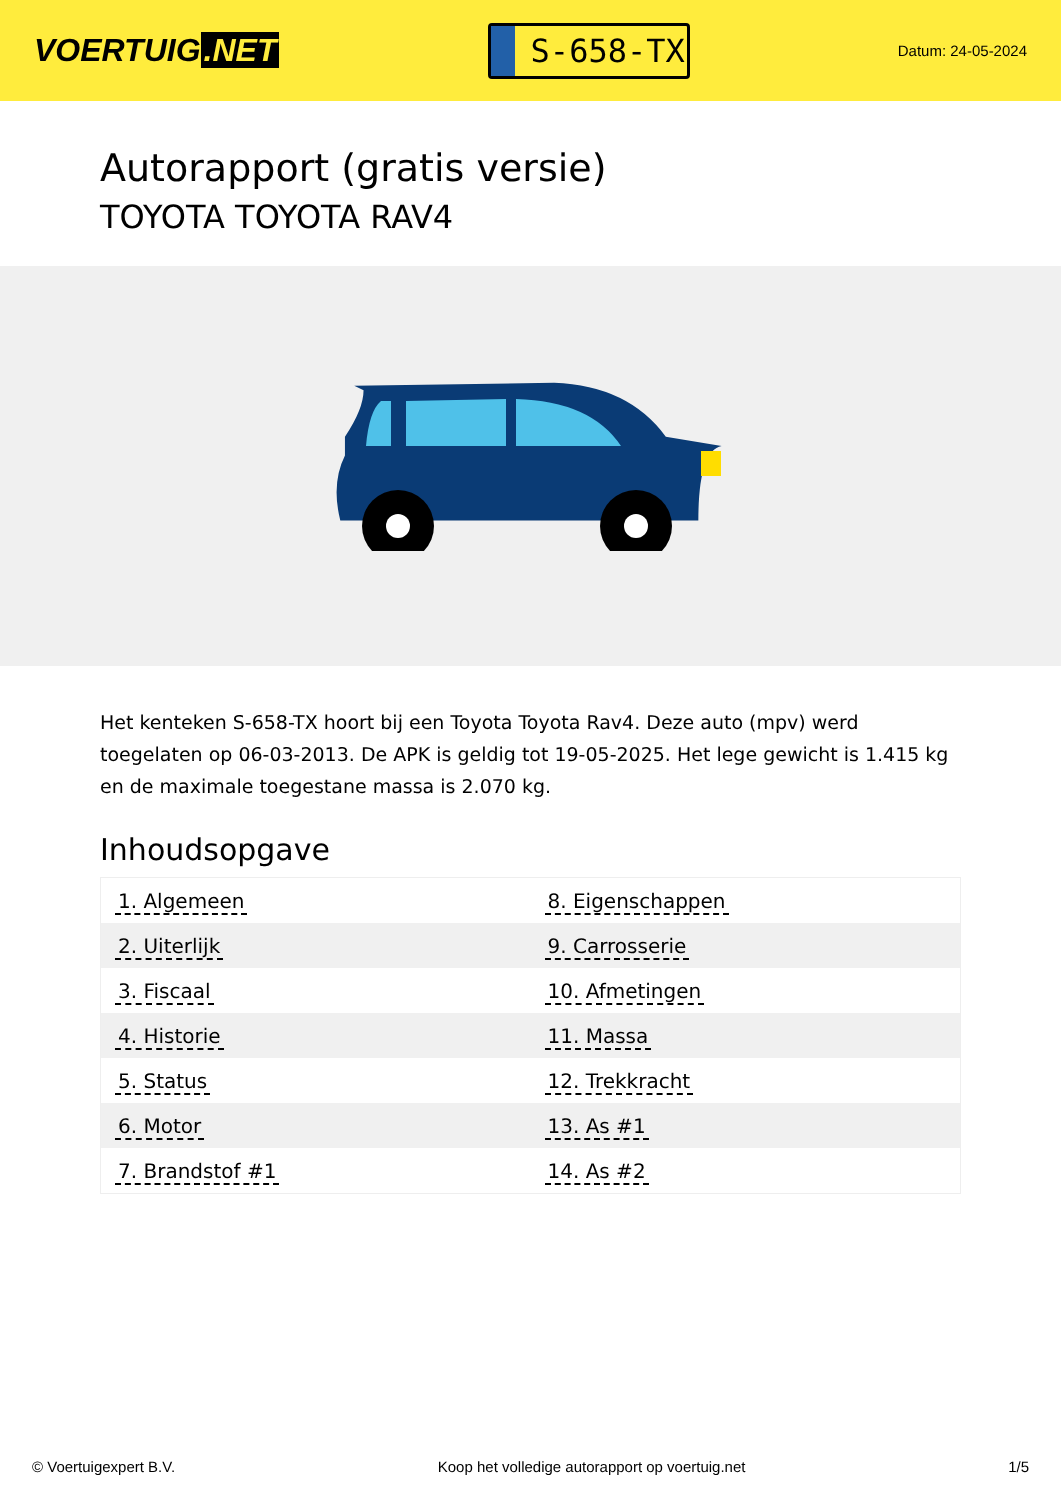VOERTUIG.NET
S-658-TX
Datum: 24-05-2024
Autorapport (gratis versie)
TOYOTA TOYOTA RAV4
Het kenteken S-658-TX hoort bij een Toyota Toyota Rav4. Deze auto (mpv) werd toegelaten op 06-03-2013. De APK is geldig tot 19-05-2025. Het lege gewicht is 1.415 kg en de maximale toegestane massa is 2.070 kg.
Inhoudsopgave
| 1. Algemeen | 8. Eigenschappen |
| 2. Uiterlijk | 9. Carrosserie |
| 3. Fiscaal | 10. Afmetingen |
| 4. Historie | 11. Massa |
| 5. Status | 12. Trekkracht |
| 6. Motor | 13. As #1 |
| 7. Brandstof #1 | 14. As #2 |
© Voertuigexpert B.V. Koop het volledige autorapport op voertuig.net 1/5